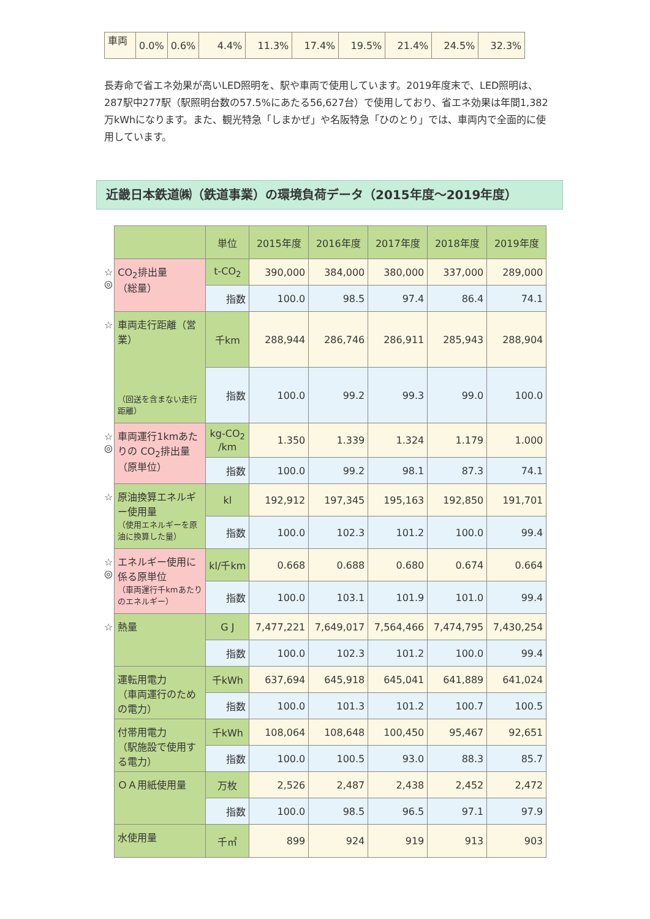| 車両 | 0.0% | 0.6% | 4.4% | 11.3% | 17.4% | 19.5% | 21.4% | 24.5% | 32.3% |
長寿命で省エネ効果が高いLED照明を、駅や車両で使用しています。2019年度末で、LED照明は、287駅中277駅（駅照明台数の57.5%にあたる56,627台）で使用しており、省エネ効果は年間1,382万kWhになります。また、観光特急「しまかぜ」や名阪特急「ひのとり」では、車両内で全面的に使用しています。
近畿日本鉄道㈱（鉄道事業）の環境負荷データ（2015年度～2019年度）
| | | 単位 | 2015年度 | 2016年度 | 2017年度 | 2018年度 | 2019年度 |
| ☆ ◎ | CO<sub>2</sub>排出量 （総量） | t-CO<sub>2</sub> | 390,000 | 384,000 | 380,000 | 337,000 | 289,000 |
| | | 指数 | 100.0 | 98.5 | 97.4 | 86.4 | 74.1 |
| ☆ | 車両走行距離（営業） （回送を含まない走行距離） | 千km | 288,944 | 286,746 | 286,911 | 285,943 | 288,904 |
| | | 指数 | 100.0 | 99.2 | 99.3 | 99.0 | 100.0 |
| ☆ ◎ | 車両運行1kmあたりの CO<sub>2</sub>排出量 （原単位） | kg-CO<sub>2</sub> /km | 1.350 | 1.339 | 1.324 | 1.179 | 1.000 |
| | | 指数 | 100.0 | 99.2 | 98.1 | 87.3 | 74.1 |
| ☆ | 原油換算エネルギー使用量 （使用エネルギーを原油に換算した量） | kl | 192,912 | 197,345 | 195,163 | 192,850 | 191,701 |
| | | 指数 | 100.0 | 102.3 | 101.2 | 100.0 | 99.4 |
| ☆ ◎ | エネルギー使用に係る原単位 （車両運行千kmあたりのエネルギー） | kl/千km | 0.668 | 0.688 | 0.680 | 0.674 | 0.664 |
| | | 指数 | 100.0 | 103.1 | 101.9 | 101.0 | 99.4 |
| ☆ | 熱量 | G J | 7,477,221 | 7,649,017 | 7,564,466 | 7,474,795 | 7,430,254 |
| | | 指数 | 100.0 | 102.3 | 101.2 | 100.0 | 99.4 |
| | 運転用電力 （車両運行のための電力） | 千kWh | 637,694 | 645,918 | 645,041 | 641,889 | 641,024 |
| | | 指数 | 100.0 | 101.3 | 101.2 | 100.7 | 100.5 |
| | 付帯用電力 （駅施設で使用する電力） | 千kWh | 108,064 | 108,648 | 100,450 | 95,467 | 92,651 |
| | | 指数 | 100.0 | 100.5 | 93.0 | 88.3 | 85.7 |
| | ＯＡ用紙使用量 | 万枚 | 2,526 | 2,487 | 2,438 | 2,452 | 2,472 |
| | | 指数 | 100.0 | 98.5 | 96.5 | 97.1 | 97.9 |
| | 水使用量 | 千㎥ | 899 | 924 | 919 | 913 | 903 |